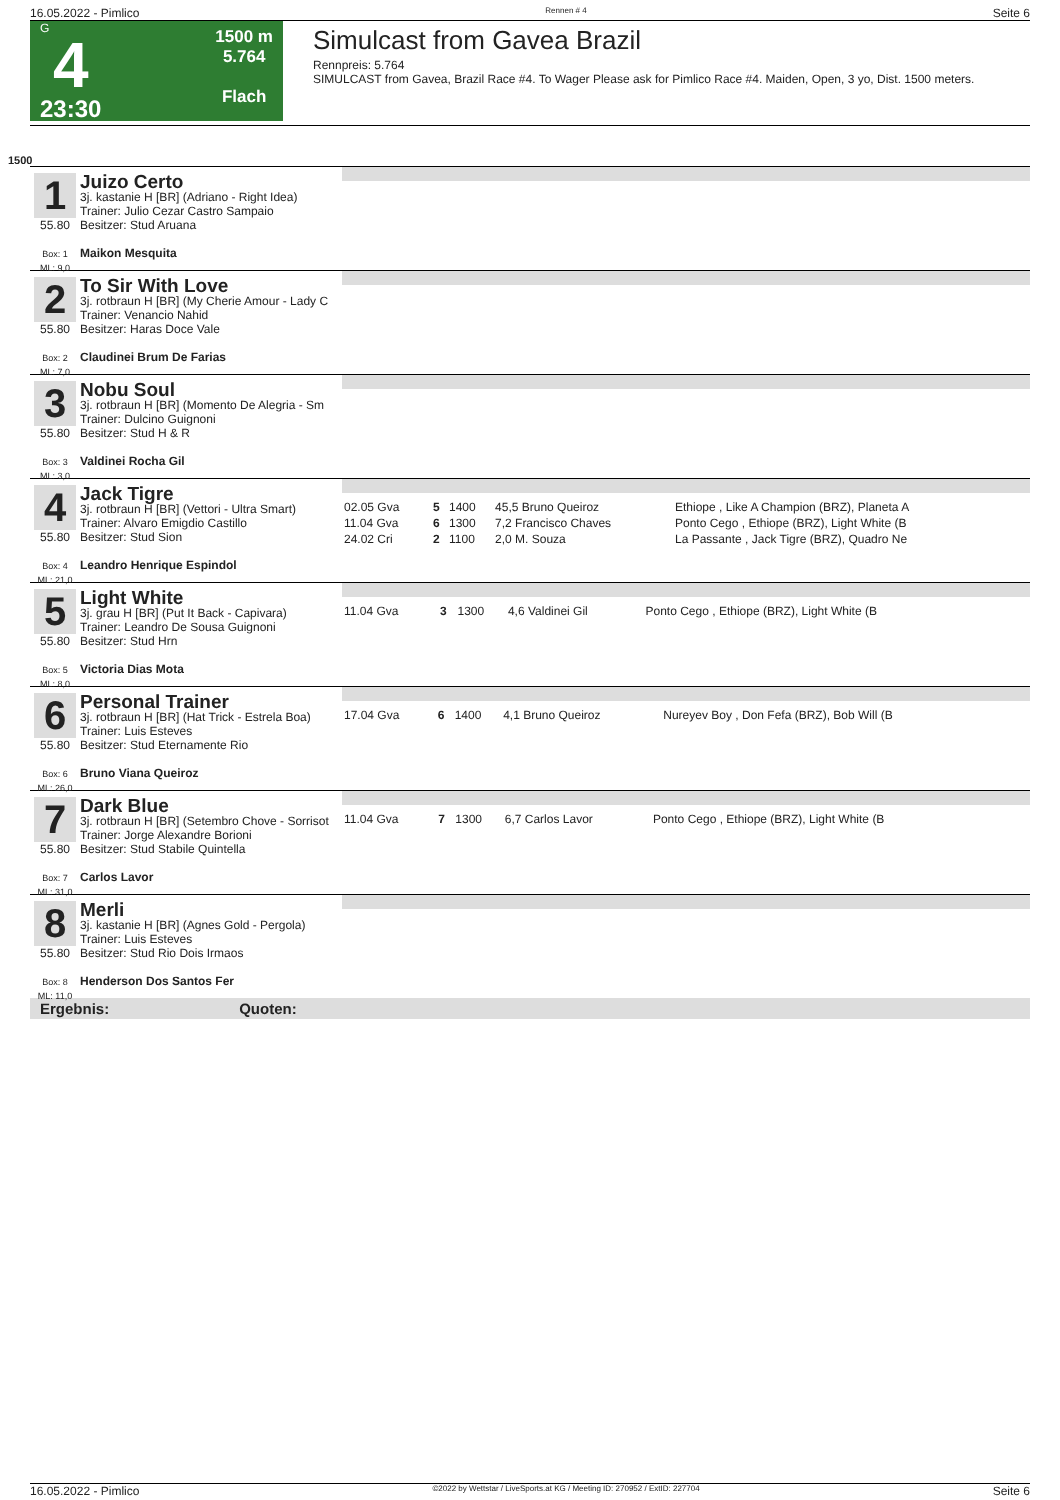16.05.2022 - Pimlico Rennen # 4 Seite 6
G
4
23:30
1500 m
5.764
Flach
Simulcast from Gavea Brazil
Rennpreis: 5.764
SIMULCAST from Gavea, Brazil Race #4. To Wager Please ask for Pimlico Race #4. Maiden, Open, 3 yo, Dist. 1500 meters.
1500
1 55.80
Box: 1
ML: 9,0
Juizo Certo
3j. kastanie H [BR] (Adriano - Right Idea)
Trainer: Julio Cezar Castro Sampaio
Besitzer: Stud Aruana
Maikon Mesquita
2 55.80
Box: 2
ML: 7,0
To Sir With Love
3j. rotbraun H [BR] (My Cherie Amour - Lady C
Trainer: Venancio Nahid
Besitzer: Haras Doce Vale
Claudinei Brum De Farias
3 55.80
Box: 3
ML: 3,0
Nobu Soul
3j. rotbraun H [BR] (Momento De Alegria - Sm
Trainer: Dulcino Guignoni
Besitzer: Stud H & R
Valdinei Rocha Gil
4 55.80
Box: 4
ML: 21,0
Jack Tigre
3j. rotbraun H [BR] (Vettori - Ultra Smart)
Trainer: Alvaro Emigdio Castillo
Besitzer: Stud Sion
Leandro Henrique Espindol
| 02.05 Gva | 5 | 1400 | 45,5 Bruno Queiroz | Ethiope , Like A Champion (BRZ), Planeta A |
| 11.04 Gva | 6 | 1300 | 7,2 Francisco Chaves | Ponto Cego , Ethiope (BRZ), Light White (B |
| 24.02 Cri | 2 | 1100 | 2,0 M. Souza | La Passante , Jack Tigre (BRZ), Quadro Ne |
5 55.80
Box: 5
ML: 8,0
Light White
3j. grau H [BR] (Put It Back - Capivara)
Trainer: Leandro De Sousa Guignoni
Besitzer: Stud Hrn
Victoria Dias Mota
| 11.04 Gva | 3 | 1300 | 4,6 Valdinei Gil | Ponto Cego , Ethiope (BRZ), Light White (B |
6 55.80
Box: 6
ML: 26,0
Personal Trainer
3j. rotbraun H [BR] (Hat Trick - Estrela Boa)
Trainer: Luis Esteves
Besitzer: Stud Eternamente Rio
Bruno Viana Queiroz
| 17.04 Gva | 6 | 1400 | 4,1 Bruno Queiroz | Nureyev Boy , Don Fefa (BRZ), Bob Will (B |
7 55.80
Box: 7
ML: 31,0
Dark Blue
3j. rotbraun H [BR] (Setembro Chove - Sorrisot
Trainer: Jorge Alexandre Borioni
Besitzer: Stud Stabile Quintella
Carlos Lavor
| 11.04 Gva | 7 | 1300 | 6,7 Carlos Lavor | Ponto Cego , Ethiope (BRZ), Light White (B |
8 55.80
Box: 8
ML: 11,0
Merli
3j. kastanie H [BR] (Agnes Gold - Pergola)
Trainer: Luis Esteves
Besitzer: Stud Rio Dois Irmaos
Henderson Dos Santos Fer
Ergebnis: Quoten:
16.05.2022 - Pimlico ©2022 by Wettstar / LiveSports.at KG / Meeting ID: 270952 / ExtID: 227704 Seite 6